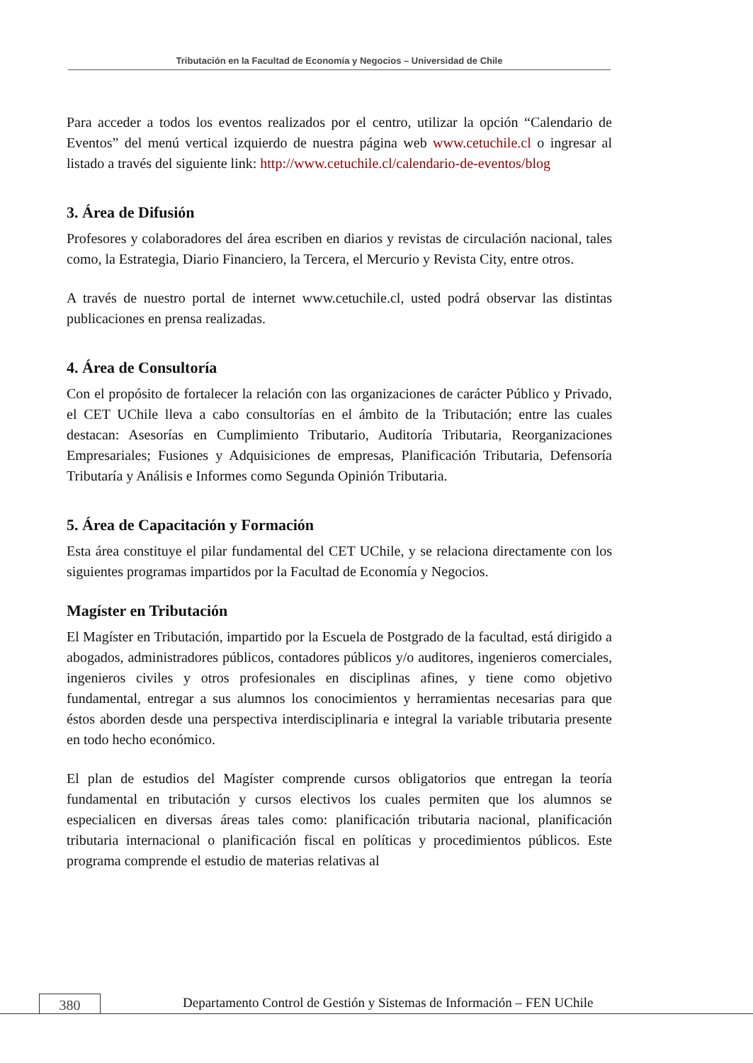Tributación en la Facultad de Economía y Negocios – Universidad de Chile
Para acceder a todos los eventos realizados por el centro, utilizar la opción “Calendario de Eventos” del menú vertical izquierdo de nuestra página web www.cetuchile.cl o ingresar al listado a través del siguiente link: http://www.cetuchile.cl/calendario-de-eventos/blog
3. Área de Difusión
Profesores y colaboradores del área escriben en diarios y revistas de circulación nacional, tales como, la Estrategia, Diario Financiero, la Tercera, el Mercurio y Revista City, entre otros.
A través de nuestro portal de internet www.cetuchile.cl, usted podrá observar las distintas publicaciones en prensa realizadas.
4. Área de Consultoría
Con el propósito de fortalecer la relación con las organizaciones de carácter Público y Privado, el CET UChile lleva a cabo consultorías en el ámbito de la Tributación; entre las cuales destacan: Asesorías en Cumplimiento Tributario, Auditoría Tributaria, Reorganizaciones Empresariales; Fusiones y Adquisiciones de empresas, Planificación Tributaria, Defensoría Tributaría y Análisis e Informes como Segunda Opinión Tributaria.
5. Área de Capacitación y Formación
Esta área constituye el pilar fundamental del CET UChile, y se relaciona directamente con los siguientes programas impartidos por la Facultad de Economía y Negocios.
Magíster en Tributación
El Magíster en Tributación, impartido por la Escuela de Postgrado de la facultad, está dirigido a abogados, administradores públicos, contadores públicos y/o auditores, ingenieros comerciales, ingenieros civiles y otros profesionales en disciplinas afines, y tiene como objetivo fundamental, entregar a sus alumnos los conocimientos y herramientas necesarias para que éstos aborden desde una perspectiva interdisciplinaria e integral la variable tributaria presente en todo hecho económico.
El plan de estudios del Magíster comprende cursos obligatorios que entregan la teoría fundamental en tributación y cursos electivos los cuales permiten que los alumnos se especialicen en diversas áreas tales como: planificación tributaria nacional, planificación tributaria internacional o planificación fiscal en políticas y procedimientos públicos. Este programa comprende el estudio de materias relativas al
380
Departamento Control de Gestión y Sistemas de Información – FEN UChile